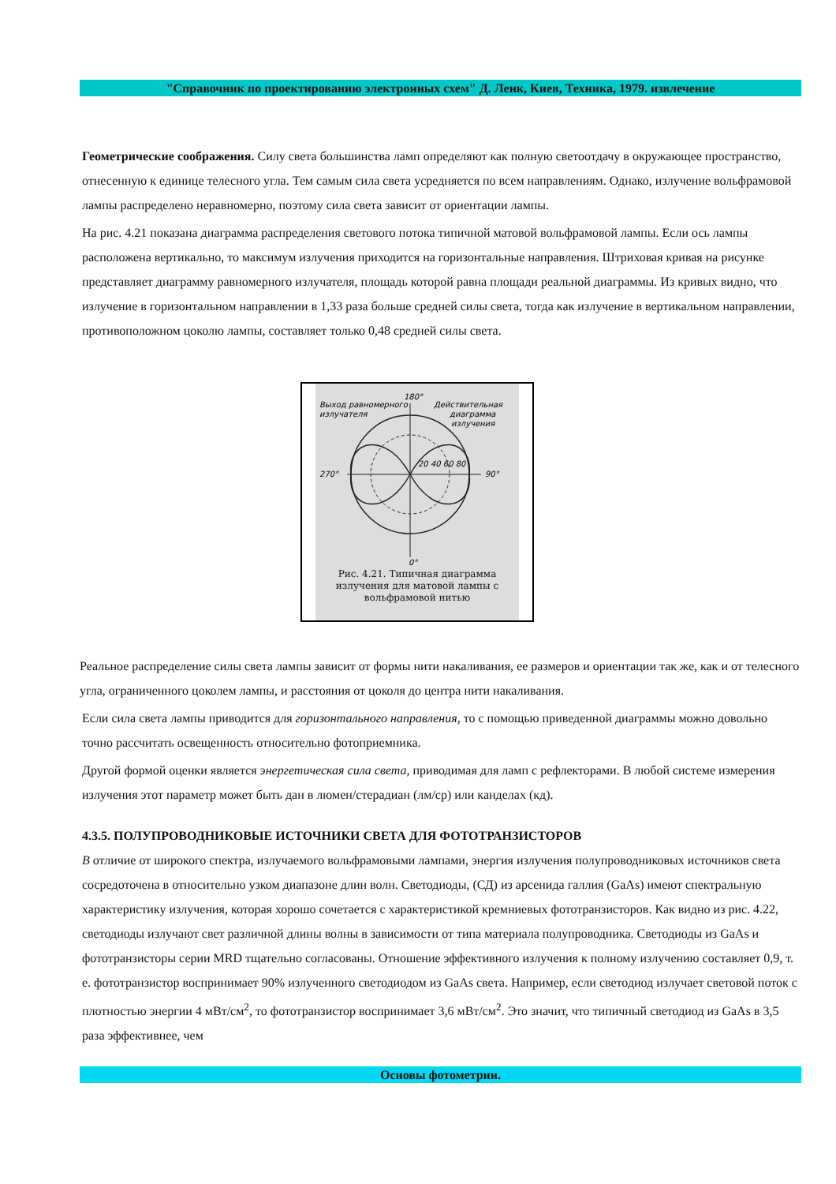"Справочник по проектированию электронных схем" Д. Ленк, Киев, Техника, 1979. извлечение
Геометрические соображения. Силу света большинства ламп определяют как полную светоотдачу в окружающее пространство, отнесенную к единице телесного угла. Тем самым сила света усредняется по всем направлениям. Однако, излучение вольфрамовой лампы распределено неравномерно, поэтому сила света зависит от ориентации лампы.
На рис. 4.21 показана диаграмма распределения светового потока типичной матовой вольфрамовой лампы. Если ось лампы расположена вертикально, то максимум излучения приходится на горизонтальные направления. Штриховая кривая на рисунке представляет диаграмму равномерного излучателя, площадь которой равна площади реальной диаграммы. Из кривых видно, что излучение в горизонтальном направлении в 1,33 раза больше средней силы света, тогда как излучение в вертикальном направлении, противоположном цоколю лампы, составляет только 0,48 средней силы света.
180°
Выход равномерного
излучателя
Действительная
диаграмма
излучения
270°
90°
20 40 60 80
0°
Рис. 4.21. Типичная диаграмма излучения для матовой лампы с вольфрамовой нитью
Реальное распределение силы света лампы зависит от формы нити накаливания, ее размеров и ориентации так же, как и от телесного угла, ограниченного цоколем лампы, и расстояния от цоколя до центра нити накаливания.
Если сила света лампы приводится для горизонтального направления, то с помощью приведенной диаграммы можно довольно точно рассчитать освещенность относительно фотоприемника.
Другой формой оценки является энергетическая сила света, приводимая для ламп с рефлекторами. В любой системе измерения излучения этот параметр может быть дан в люмен/стерадиан (лм/ср) или канделах (кд).
4.3.5. ПОЛУПРОВОДНИКОВЫЕ ИСТОЧНИКИ СВЕТА ДЛЯ ФОТОТРАНЗИСТОРОВ
В отличие от широкого спектра, излучаемого вольфрамовыми лампами, энергия излучения полупроводниковых источников света сосредоточена в относительно узком диапазоне длин волн. Светодиоды, (СД) из арсенида галлия (GaAs) имеют спектральную характеристику излучения, которая хорошо сочетается с характеристикой кремниевых фототранзисторов. Как видно из рис. 4.22, светодиоды излучают свет различной длины волны в зависимости от типа материала полупроводника. Светодиоды из GaAs и фототранзисторы серии MRD тщательно согласованы. Отношение эффективного излучения к полному излучению составляет 0,9, т. е. фототранзистор воспринимает 90% излученного светодиодом из GaAs света. Например, если светодиод излучает световой поток с плотностью энергии 4 мВт/см<sup>2</sup>, то фототранзистор воспринимает 3,6 мВт/см<sup>2</sup>. Это значит, что типичный светодиод из GaAs в 3,5 раза эффективнее, чем
Основы фотометрии.